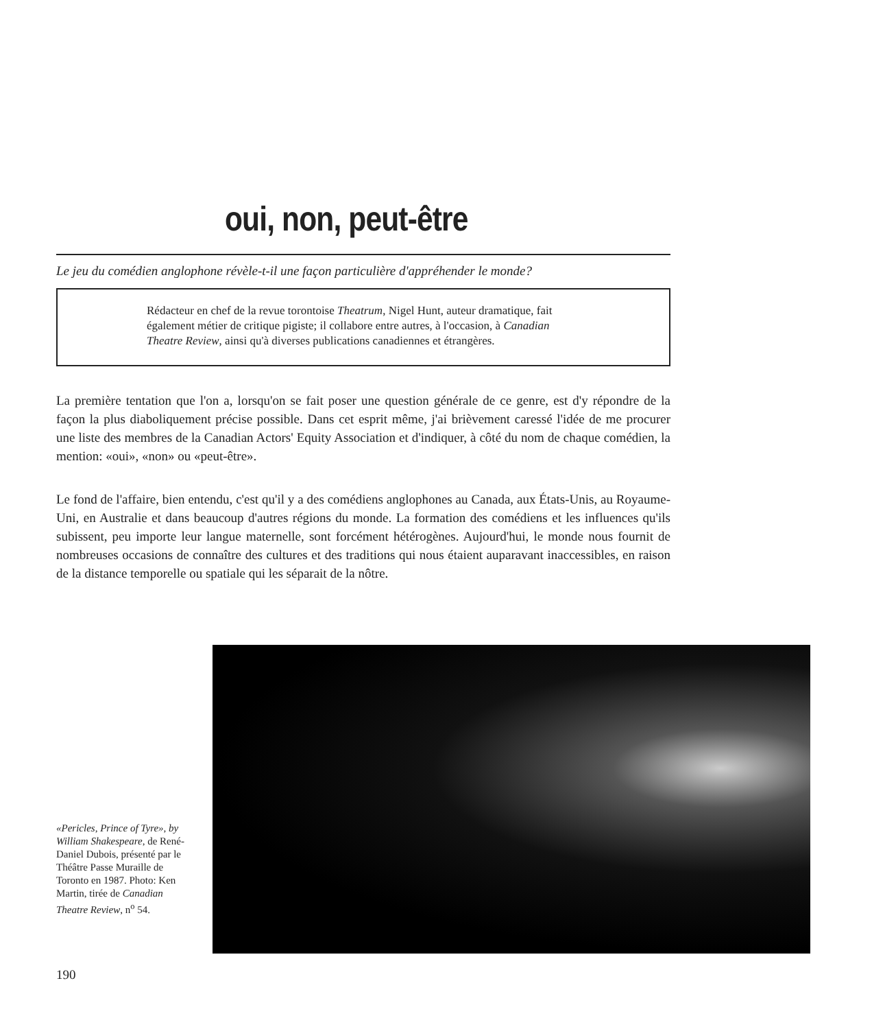oui, non, peut-être
Le jeu du comédien anglophone révèle-t-il une façon particulière d'appréhender le monde?
Rédacteur en chef de la revue torontoise Theatrum, Nigel Hunt, auteur dramatique, fait également métier de critique pigiste; il collabore entre autres, à l'occasion, à Canadian Theatre Review, ainsi qu'à diverses publications canadiennes et étrangères.
La première tentation que l'on a, lorsqu'on se fait poser une question générale de ce genre, est d'y répondre de la façon la plus diaboliquement précise possible. Dans cet esprit même, j'ai brièvement caressé l'idée de me procurer une liste des membres de la Canadian Actors' Equity Association et d'indiquer, à côté du nom de chaque comédien, la mention: «oui», «non» ou «peut-être».
Le fond de l'affaire, bien entendu, c'est qu'il y a des comédiens anglophones au Canada, aux États-Unis, au Royaume-Uni, en Australie et dans beaucoup d'autres régions du monde. La formation des comédiens et les influences qu'ils subissent, peu importe leur langue maternelle, sont forcément hétérogènes. Aujourd'hui, le monde nous fournit de nombreuses occasions de connaître des cultures et des traditions qui nous étaient auparavant inaccessibles, en raison de la distance temporelle ou spatiale qui les séparait de la nôtre.
«Pericles, Prince of Tyre», by William Shakespeare, de René-Daniel Dubois, présenté par le Théâtre Passe Muraille de Toronto en 1987. Photo: Ken Martin, tirée de Canadian Theatre Review, n<sup>o</sup> 54.
190